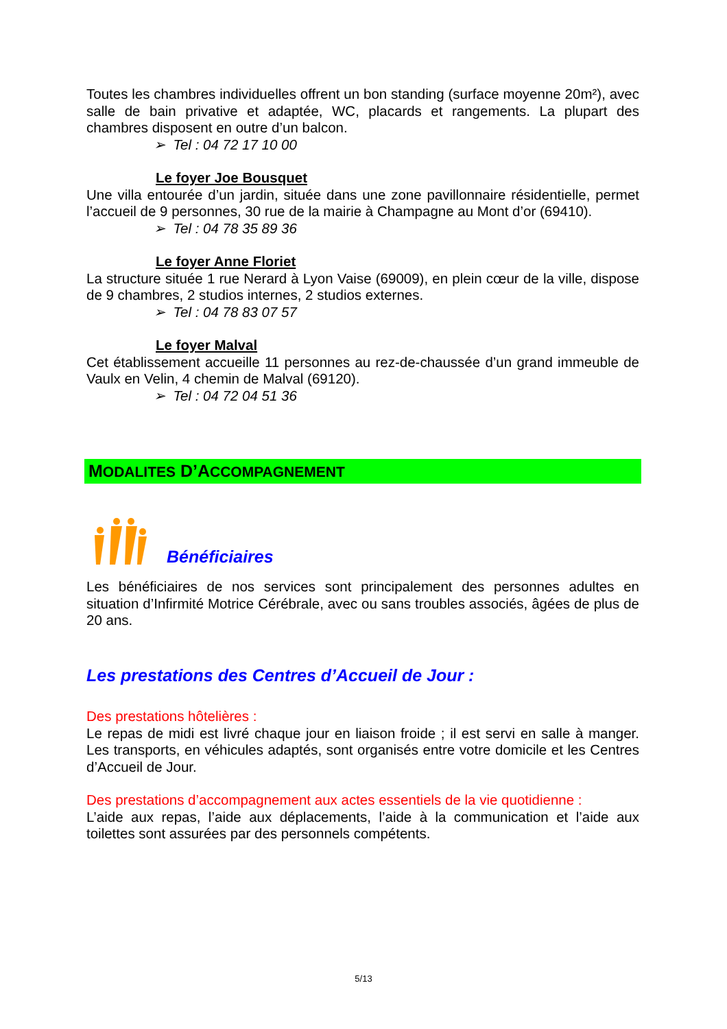Toutes les chambres individuelles offrent un bon standing (surface moyenne 20m²), avec salle de bain privative et adaptée, WC, placards et rangements. La plupart des chambres disposent en outre d’un balcon.
➢ Tel : 04 72 17 10 00
Le foyer Joe Bousquet
Une villa entourée d’un jardin, située dans une zone pavillonnaire résidentielle, permet l’accueil de 9 personnes, 30 rue de la mairie à Champagne au Mont d’or (69410).
➢ Tel : 04 78 35 89 36
Le foyer Anne Floriet
La structure située 1 rue Nerard à Lyon Vaise (69009), en plein cœur de la ville, dispose de 9 chambres, 2 studios internes, 2 studios externes.
➢ Tel : 04 78 83 07 57
Le foyer Malval
Cet établissement accueille 11 personnes au rez-de-chaussée d’un grand immeuble de Vaulx en Velin, 4 chemin de Malval (69120).
➢ Tel : 04 72 04 51 36
MODALITES D’ACCOMPAGNEMENT
Bénéficiaires
Les bénéficiaires de nos services sont principalement des personnes adultes en situation d’Infirmité Motrice Cérébrale, avec ou sans troubles associés, âgées de plus de 20 ans.
Les prestations des Centres d’Accueil de Jour :
Des prestations hôtelières :
Le repas de midi est livré chaque jour en liaison froide ; il est servi en salle à manger. Les transports, en véhicules adaptés, sont organisés entre votre domicile et les Centres d’Accueil de Jour.
Des prestations d’accompagnement aux actes essentiels de la vie quotidienne :
L’aide aux repas, l’aide aux déplacements, l’aide à la communication et l’aide aux toilettes sont assurées par des personnels compétents.
5/13